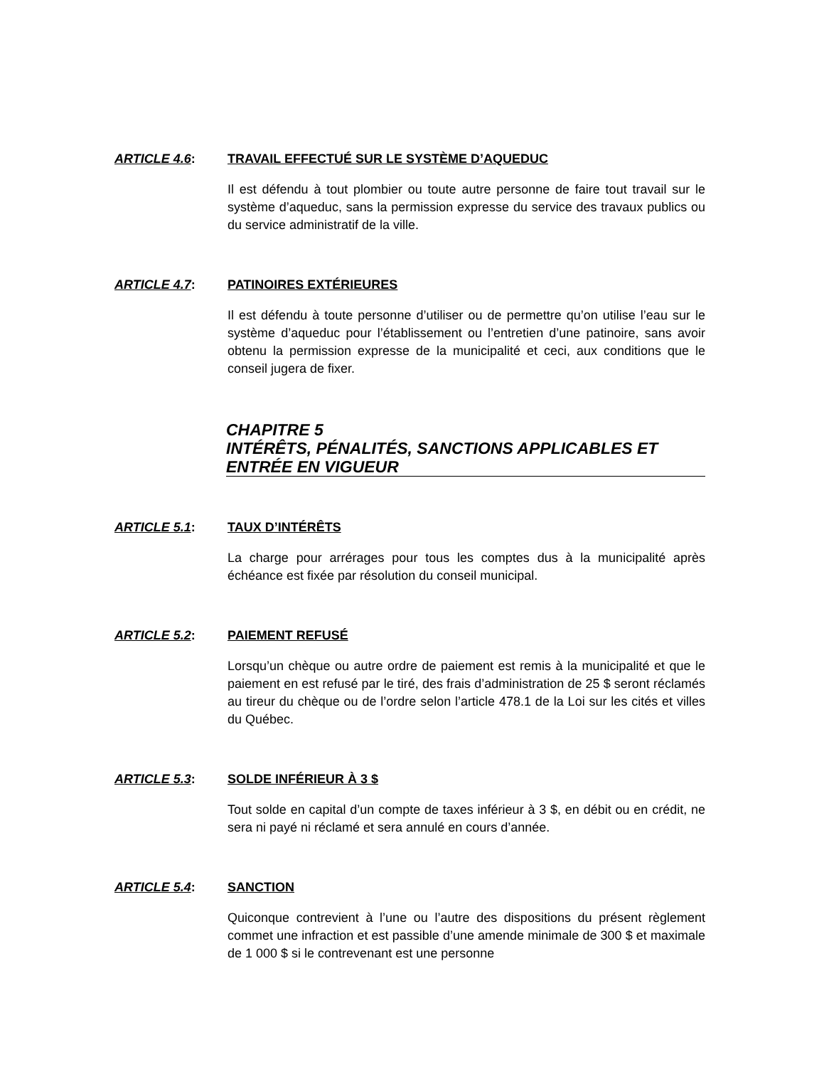ARTICLE 4.6: TRAVAIL EFFECTUÉ SUR LE SYSTÈME D’AQUEDUC
Il est défendu à tout plombier ou toute autre personne de faire tout travail sur le système d’aqueduc, sans la permission expresse du service des travaux publics ou du service administratif de la ville.
ARTICLE 4.7: PATINOIRES EXTÉRIEURES
Il est défendu à toute personne d’utiliser ou de permettre qu’on utilise l’eau sur le système d’aqueduc pour l’établissement ou l’entretien d’une patinoire, sans avoir obtenu la permission expresse de la municipalité et ceci, aux conditions que le conseil jugera de fixer.
CHAPITRE 5
INTÉRÊTS, PÉNALITÉS, SANCTIONS APPLICABLES ET ENTRÉE EN VIGUEUR
ARTICLE 5.1: TAUX D’INTÉRÊTS
La charge pour arrérages pour tous les comptes dus à la municipalité après échéance est fixée par résolution du conseil municipal.
ARTICLE 5.2: PAIEMENT REFUSÉ
Lorsqu’un chèque ou autre ordre de paiement est remis à la municipalité et que le paiement en est refusé par le tiré, des frais d’administration de 25 $ seront réclamés au tireur du chèque ou de l’ordre selon l’article 478.1 de la Loi sur les cités et villes du Québec.
ARTICLE 5.3: SOLDE INFÉRIEUR À 3 $
Tout solde en capital d’un compte de taxes inférieur à 3 $, en débit ou en crédit, ne sera ni payé ni réclamé et sera annulé en cours d’année.
ARTICLE 5.4: SANCTION
Quiconque contrevient à l’une ou l’autre des dispositions du présent règlement commet une infraction et est passible d’une amende minimale de 300 $ et maximale de 1 000 $ si le contrevenant est une personne